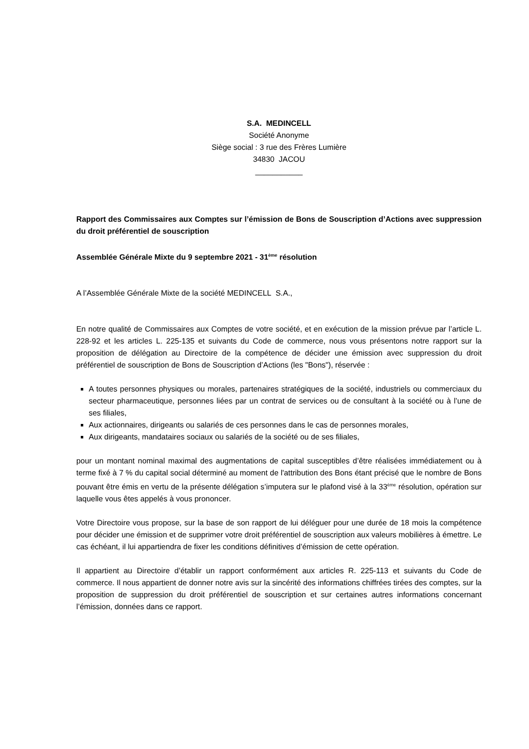S.A. MEDINCELL
Société Anonyme
Siège social : 3 rue des Frères Lumière
34830 JACOU
___________
Rapport des Commissaires aux Comptes sur l’émission de Bons de Souscription d’Actions avec suppression du droit préférentiel de souscription
Assemblée Générale Mixte du 9 septembre 2021 - 31<sup>ème</sup> résolution
A l’Assemblée Générale Mixte de la société MEDINCELL S.A.,
En notre qualité de Commissaires aux Comptes de votre société, et en exécution de la mission prévue par l’article L. 228-92 et les articles L. 225-135 et suivants du Code de commerce, nous vous présentons notre rapport sur la proposition de délégation au Directoire de la compétence de décider une émission avec suppression du droit préférentiel de souscription de Bons de Souscription d’Actions (les "Bons"), réservée :
A toutes personnes physiques ou morales, partenaires stratégiques de la société, industriels ou commerciaux du secteur pharmaceutique, personnes liées par un contrat de services ou de consultant à la société ou à l’une de ses filiales,
Aux actionnaires, dirigeants ou salariés de ces personnes dans le cas de personnes morales,
Aux dirigeants, mandataires sociaux ou salariés de la société ou de ses filiales,
pour un montant nominal maximal des augmentations de capital susceptibles d’être réalisées immédiatement ou à terme fixé à 7 % du capital social déterminé au moment de l'attribution des Bons étant précisé que le nombre de Bons pouvant être émis en vertu de la présente délégation s’imputera sur le plafond visé à la 33<sup>ème</sup> résolution, opération sur laquelle vous êtes appelés à vous prononcer.
Votre Directoire vous propose, sur la base de son rapport de lui déléguer pour une durée de 18 mois la compétence pour décider une émission et de supprimer votre droit préférentiel de souscription aux valeurs mobilières à émettre. Le cas échéant, il lui appartiendra de fixer les conditions définitives d’émission de cette opération.
Il appartient au Directoire d’établir un rapport conformément aux articles R. 225-113 et suivants du Code de commerce. Il nous appartient de donner notre avis sur la sincérité des informations chiffrées tirées des comptes, sur la proposition de suppression du droit préférentiel de souscription et sur certaines autres informations concernant l’émission, données dans ce rapport.